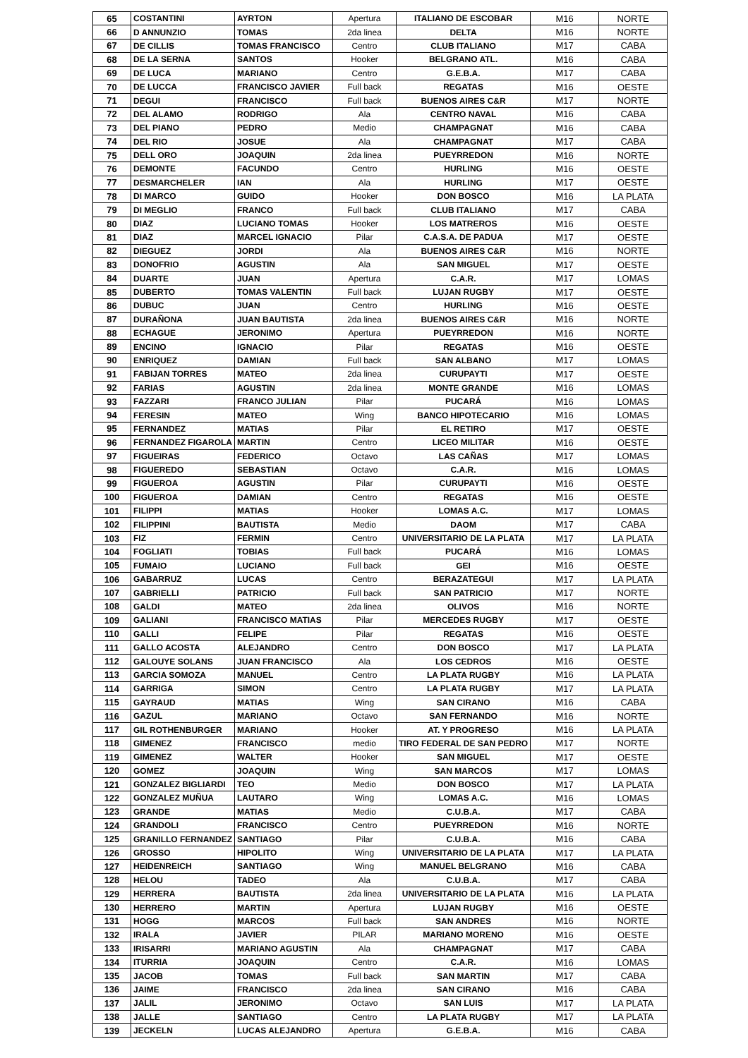| 65 | COSTANTINI | AYRTON | Apertura | ITALIANO DE ESCOBAR | M16 | NORTE |
| 66 | D ANNUNZIO | TOMAS | 2da linea | DELTA | M16 | NORTE |
| 67 | DE CILLIS | TOMAS FRANCISCO | Centro | CLUB ITALIANO | M17 | CABA |
| 68 | DE LA SERNA | SANTOS | Hooker | BELGRANO ATL. | M16 | CABA |
| 69 | DE LUCA | MARIANO | Centro | G.E.B.A. | M17 | CABA |
| 70 | DE LUCCA | FRANCISCO JAVIER | Full back | REGATAS | M16 | OESTE |
| 71 | DEGUI | FRANCISCO | Full back | BUENOS AIRES C&R | M17 | NORTE |
| 72 | DEL ALAMO | RODRIGO | Ala | CENTRO NAVAL | M16 | CABA |
| 73 | DEL PIANO | PEDRO | Medio | CHAMPAGNAT | M16 | CABA |
| 74 | DEL RIO | JOSUE | Ala | CHAMPAGNAT | M17 | CABA |
| 75 | DELL ORO | JOAQUIN | 2da linea | PUEYRREDON | M16 | NORTE |
| 76 | DEMONTE | FACUNDO | Centro | HURLING | M16 | OESTE |
| 77 | DESMARCHELER | IAN | Ala | HURLING | M17 | OESTE |
| 78 | DI MARCO | GUIDO | Hooker | DON BOSCO | M16 | LA PLATA |
| 79 | DI MEGLIO | FRANCO | Full back | CLUB ITALIANO | M17 | CABA |
| 80 | DIAZ | LUCIANO TOMAS | Hooker | LOS MATREROS | M16 | OESTE |
| 81 | DIAZ | MARCEL IGNACIO | Pilar | C.A.S.A. DE PADUA | M17 | OESTE |
| 82 | DIEGUEZ | JORDI | Ala | BUENOS AIRES C&R | M16 | NORTE |
| 83 | DONOFRIO | AGUSTIN | Ala | SAN MIGUEL | M17 | OESTE |
| 84 | DUARTE | JUAN | Apertura | C.A.R. | M17 | LOMAS |
| 85 | DUBERTO | TOMAS VALENTIN | Full back | LUJAN RUGBY | M17 | OESTE |
| 86 | DUBUC | JUAN | Centro | HURLING | M16 | OESTE |
| 87 | DURAÑONA | JUAN BAUTISTA | 2da linea | BUENOS AIRES C&R | M16 | NORTE |
| 88 | ECHAGUE | JERONIMO | Apertura | PUEYRREDON | M16 | NORTE |
| 89 | ENCINO | IGNACIO | Pilar | REGATAS | M16 | OESTE |
| 90 | ENRIQUEZ | DAMIAN | Full back | SAN ALBANO | M17 | LOMAS |
| 91 | FABIJAN TORRES | MATEO | 2da linea | CURUPAYTI | M17 | OESTE |
| 92 | FARIAS | AGUSTIN | 2da linea | MONTE GRANDE | M16 | LOMAS |
| 93 | FAZZARI | FRANCO JULIAN | Pilar | PUCARÁ | M16 | LOMAS |
| 94 | FERESIN | MATEO | Wing | BANCO HIPOTECARIO | M16 | LOMAS |
| 95 | FERNANDEZ | MATIAS | Pilar | EL RETIRO | M17 | OESTE |
| 96 | FERNANDEZ FIGAROLA | MARTIN | Centro | LICEO MILITAR | M16 | OESTE |
| 97 | FIGUEIRAS | FEDERICO | Octavo | LAS CAÑAS | M17 | LOMAS |
| 98 | FIGUEREDO | SEBASTIAN | Octavo | C.A.R. | M16 | LOMAS |
| 99 | FIGUEROA | AGUSTIN | Pilar | CURUPAYTI | M16 | OESTE |
| 100 | FIGUEROA | DAMIAN | Centro | REGATAS | M16 | OESTE |
| 101 | FILIPPI | MATIAS | Hooker | LOMAS A.C. | M17 | LOMAS |
| 102 | FILIPPINI | BAUTISTA | Medio | DAOM | M17 | CABA |
| 103 | FIZ | FERMIN | Centro | UNIVERSITARIO DE LA PLATA | M17 | LA PLATA |
| 104 | FOGLIATI | TOBIAS | Full back | PUCARÁ | M16 | LOMAS |
| 105 | FUMAIO | LUCIANO | Full back | GEI | M16 | OESTE |
| 106 | GABARRUZ | LUCAS | Centro | BERAZATEGUI | M17 | LA PLATA |
| 107 | GABRIELLI | PATRICIO | Full back | SAN PATRICIO | M17 | NORTE |
| 108 | GALDI | MATEO | 2da linea | OLIVOS | M16 | NORTE |
| 109 | GALIANI | FRANCISCO MATIAS | Pilar | MERCEDES RUGBY | M17 | OESTE |
| 110 | GALLI | FELIPE | Pilar | REGATAS | M16 | OESTE |
| 111 | GALLO ACOSTA | ALEJANDRO | Centro | DON BOSCO | M17 | LA PLATA |
| 112 | GALOUYE SOLANS | JUAN FRANCISCO | Ala | LOS CEDROS | M16 | OESTE |
| 113 | GARCIA SOMOZA | MANUEL | Centro | LA PLATA RUGBY | M16 | LA PLATA |
| 114 | GARRIGA | SIMON | Centro | LA PLATA RUGBY | M17 | LA PLATA |
| 115 | GAYRAUD | MATIAS | Wing | SAN CIRANO | M16 | CABA |
| 116 | GAZUL | MARIANO | Octavo | SAN FERNANDO | M16 | NORTE |
| 117 | GIL ROTHENBURGER | MARIANO | Hooker | AT. Y PROGRESO | M16 | LA PLATA |
| 118 | GIMENEZ | FRANCISCO | medio | TIRO FEDERAL DE SAN PEDRO | M17 | NORTE |
| 119 | GIMENEZ | WALTER | Hooker | SAN MIGUEL | M17 | OESTE |
| 120 | GOMEZ | JOAQUIN | Wing | SAN MARCOS | M17 | LOMAS |
| 121 | GONZALEZ BIGLIARDI | TEO | Medio | DON BOSCO | M17 | LA PLATA |
| 122 | GONZALEZ MUÑUA | LAUTARO | Wing | LOMAS A.C. | M16 | LOMAS |
| 123 | GRANDE | MATIAS | Medio | C.U.B.A. | M17 | CABA |
| 124 | GRANDOLI | FRANCISCO | Centro | PUEYRREDON | M16 | NORTE |
| 125 | GRANILLO FERNANDEZ | SANTIAGO | Pilar | C.U.B.A. | M16 | CABA |
| 126 | GROSSO | HIPOLITO | Wing | UNIVERSITARIO DE LA PLATA | M17 | LA PLATA |
| 127 | HEIDENREICH | SANTIAGO | Wing | MANUEL BELGRANO | M16 | CABA |
| 128 | HELOU | TADEO | Ala | C.U.B.A. | M17 | CABA |
| 129 | HERRERA | BAUTISTA | 2da linea | UNIVERSITARIO DE LA PLATA | M16 | LA PLATA |
| 130 | HERRERO | MARTIN | Apertura | LUJAN RUGBY | M16 | OESTE |
| 131 | HOGG | MARCOS | Full back | SAN ANDRES | M16 | NORTE |
| 132 | IRALA | JAVIER | PILAR | MARIANO MORENO | M16 | OESTE |
| 133 | IRISARRI | MARIANO AGUSTIN | Ala | CHAMPAGNAT | M17 | CABA |
| 134 | ITURRIA | JOAQUIN | Centro | C.A.R. | M16 | LOMAS |
| 135 | JACOB | TOMAS | Full back | SAN MARTIN | M17 | CABA |
| 136 | JAIME | FRANCISCO | 2da linea | SAN CIRANO | M16 | CABA |
| 137 | JALIL | JERONIMO | Octavo | SAN LUIS | M17 | LA PLATA |
| 138 | JALLE | SANTIAGO | Centro | LA PLATA RUGBY | M17 | LA PLATA |
| 139 | JECKELN | LUCAS ALEJANDRO | Apertura | G.E.B.A. | M16 | CABA |